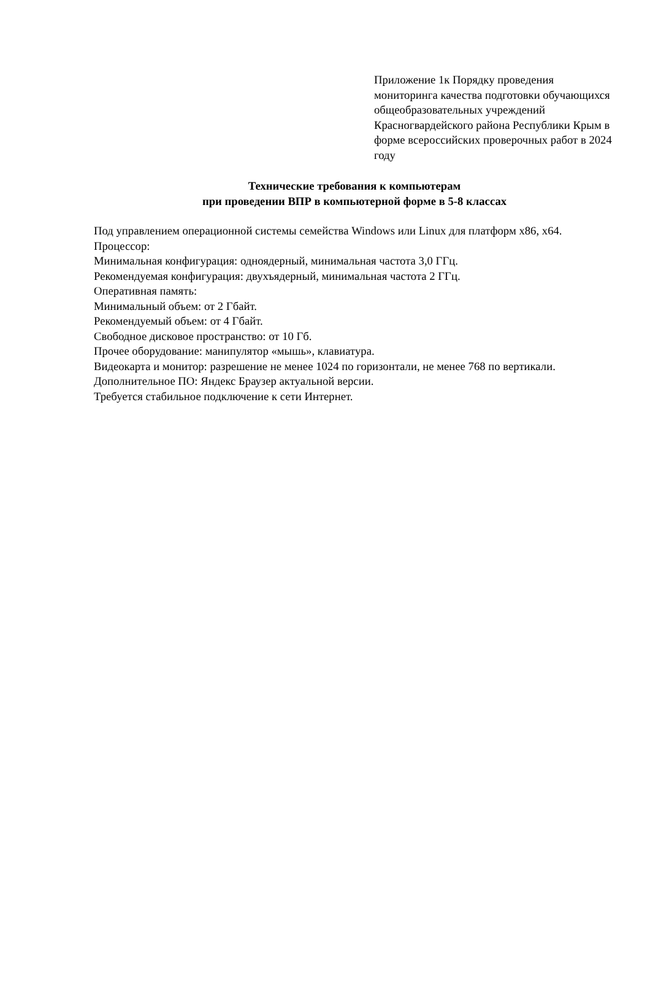Приложение 1к Порядку проведения мониторинга качества подготовки обучающихся общеобразовательных учреждений Красногвардейского района Республики Крым в форме всероссийских проверочных работ в 2024 году
Технические требования к компьютерам
при проведении ВПР в компьютерной форме в 5-8 классах
Под управлением операционной системы семейства Windows или Linux для платформ x86, x64.
Процессор:
Минимальная конфигурация: одноядерный, минимальная частота 3,0 ГГц.
Рекомендуемая конфигурация: двухъядерный, минимальная частота 2 ГГц.
Оперативная память:
Минимальный объем: от 2 Гбайт.
Рекомендуемый объем: от 4 Гбайт.
Свободное дисковое пространство: от 10 Гб.
Прочее оборудование: манипулятор «мышь», клавиатура.
Видеокарта и монитор: разрешение не менее 1024 по горизонтали, не менее 768 по вертикали.
Дополнительное ПО: Яндекс Браузер актуальной версии.
Требуется стабильное подключение к сети Интернет.